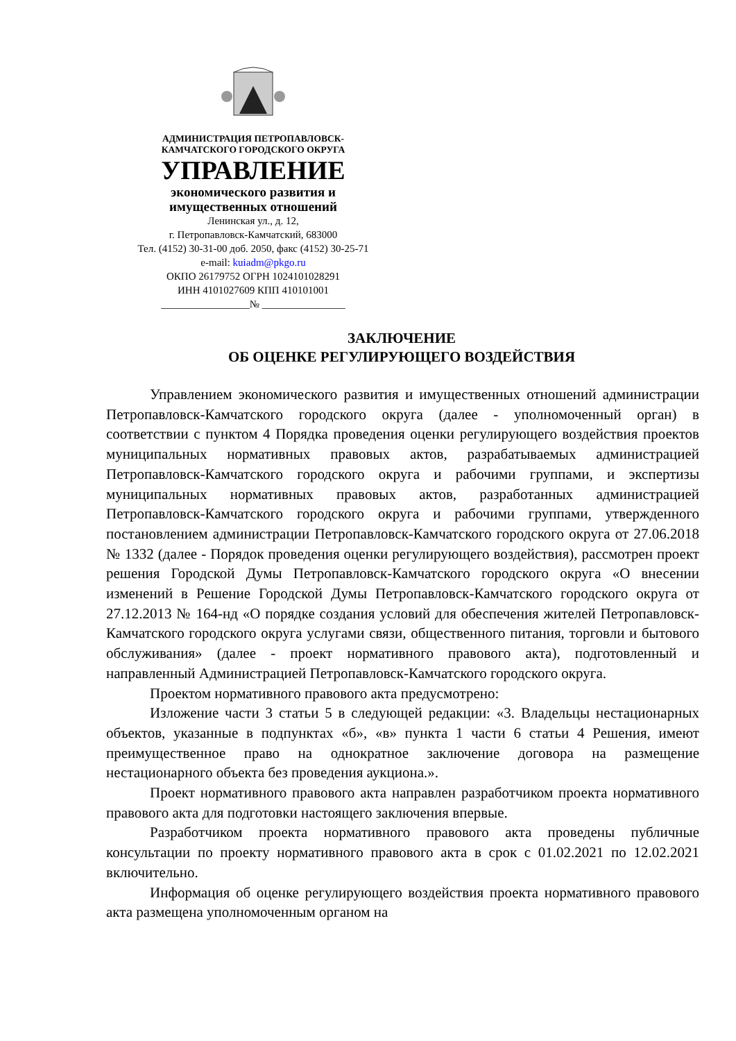АДМИНИСТРАЦИЯ ПЕТРОПАВЛОВСК-
КАМЧАТСКОГО ГОРОДСКОГО ОКРУГА
УПРАВЛЕНИЕ
экономического развития и
имущественных отношений
Ленинская ул., д. 12,
г. Петропавловск-Камчатский, 683000
Тел. (4152) 30-31-00 доб. 2050, факс (4152) 30-25-71
e-mail: kuiadm@pkgo.ru
ОКПО 26179752 ОГРН 1024101028291
ИНН 4101027609 КПП 410101001
_________________№ ________________
ЗАКЛЮЧЕНИЕ
ОБ ОЦЕНКЕ РЕГУЛИРУЮЩЕГО ВОЗДЕЙСТВИЯ
Управлением экономического развития и имущественных отношений администрации Петропавловск-Камчатского городского округа (далее - уполномоченный орган) в соответствии с пунктом 4 Порядка проведения оценки регулирующего воздействия проектов муниципальных нормативных правовых актов, разрабатываемых администрацией Петропавловск-Камчатского городского округа и рабочими группами, и экспертизы муниципальных нормативных правовых актов, разработанных администрацией Петропавловск-Камчатского городского округа и рабочими группами, утвержденного постановлением администрации Петропавловск-Камчатского городского округа от 27.06.2018 № 1332 (далее - Порядок проведения оценки регулирующего воздействия), рассмотрен проект решения Городской Думы Петропавловск-Камчатского городского округа «О внесении изменений в Решение Городской Думы Петропавловск-Камчатского городского округа от 27.12.2013 № 164-нд «О порядке создания условий для обеспечения жителей Петропавловск-Камчатского городского округа услугами связи, общественного питания, торговли и бытового обслуживания» (далее - проект нормативного правового акта), подготовленный и направленный Администрацией Петропавловск-Камчатского городского округа.
Проектом нормативного правового акта предусмотрено:
Изложение части 3 статьи 5 в следующей редакции: «3. Владельцы нестационарных объектов, указанные в подпунктах «б», «в» пункта 1 части 6 статьи 4 Решения, имеют преимущественное право на однократное заключение договора на размещение нестационарного объекта без проведения аукциона.».
Проект нормативного правового акта направлен разработчиком проекта нормативного правового акта для подготовки настоящего заключения впервые.
Разработчиком проекта нормативного правового акта проведены публичные консультации по проекту нормативного правового акта в срок с 01.02.2021 по 12.02.2021 включительно.
Информация об оценке регулирующего воздействия проекта нормативного правового акта размещена уполномоченным органом на